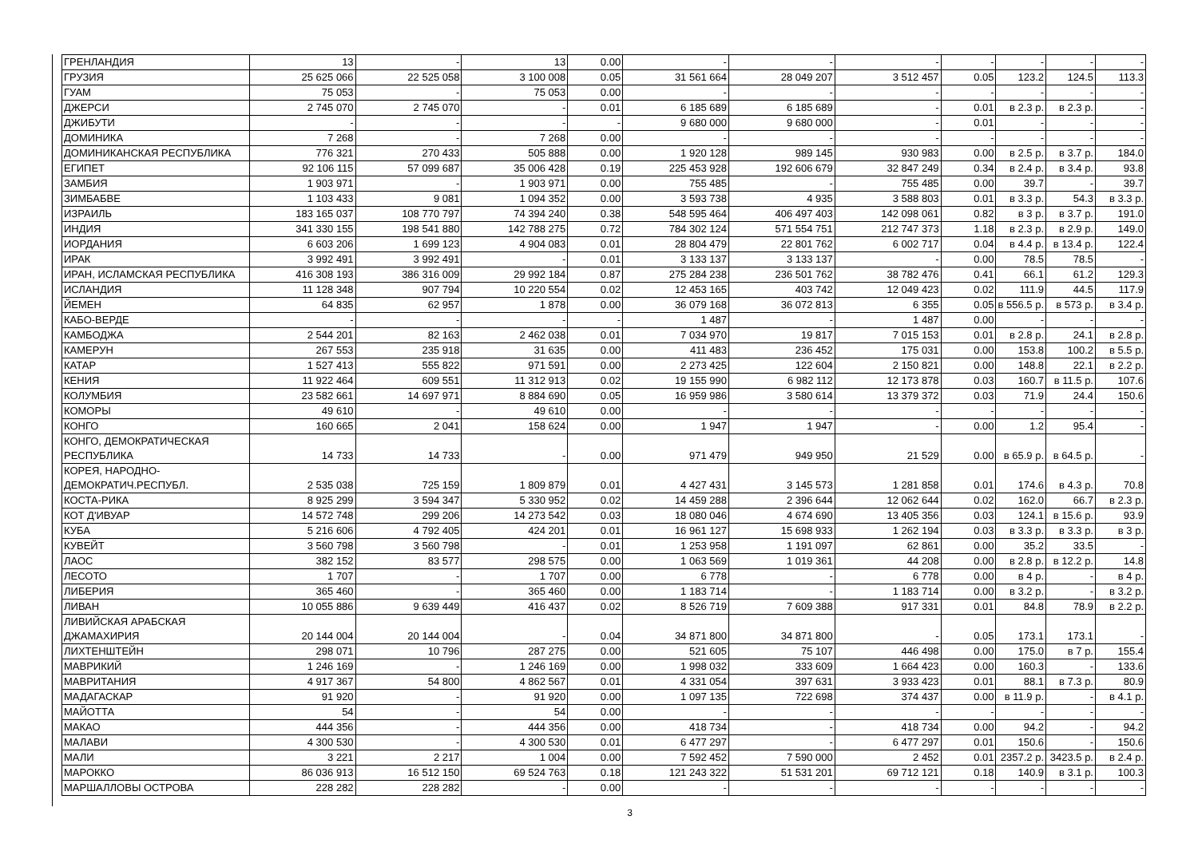| ГРЕНЛАНДИЯ | 13 | - | 13 | 0.00 | - | - | - | - | - | - | - |
| ГРУЗИЯ | 25 625 066 | 22 525 058 | 3 100 008 | 0.05 | 31 561 664 | 28 049 207 | 3 512 457 | 0.05 | 123.2 | 124.5 | 113.3 |
| ГУАМ | 75 053 | - | 75 053 | 0.00 | - | - | - | - | - | - | - |
| ДЖЕРСИ | 2 745 070 | 2 745 070 | - | 0.01 | 6 185 689 | 6 185 689 | - | 0.01 | в 2.3 р. | в 2.3 р. | - |
| ДЖИБУТИ | - | - | - | - | 9 680 000 | 9 680 000 | - | 0.01 | - | - | - |
| ДОМИНИКА | 7 268 | - | 7 268 | 0.00 | - | - | - | - | - | - | - |
| ДОМИНИКАНСКАЯ РЕСПУБЛИКА | 776 321 | 270 433 | 505 888 | 0.00 | 1 920 128 | 989 145 | 930 983 | 0.00 | в 2.5 р. | в 3.7 р. | 184.0 |
| ЕГИПЕТ | 92 106 115 | 57 099 687 | 35 006 428 | 0.19 | 225 453 928 | 192 606 679 | 32 847 249 | 0.34 | в 2.4 р. | в 3.4 р. | 93.8 |
| ЗАМБИЯ | 1 903 971 | - | 1 903 971 | 0.00 | 755 485 | - | 755 485 | 0.00 | 39.7 | - | 39.7 |
| ЗИМБАБВЕ | 1 103 433 | 9 081 | 1 094 352 | 0.00 | 3 593 738 | 4 935 | 3 588 803 | 0.01 | в 3.3 р. | 54.3 | в 3.3 р. |
| ИЗРАИЛЬ | 183 165 037 | 108 770 797 | 74 394 240 | 0.38 | 548 595 464 | 406 497 403 | 142 098 061 | 0.82 | в 3 р. | в 3.7 р. | 191.0 |
| ИНДИЯ | 341 330 155 | 198 541 880 | 142 788 275 | 0.72 | 784 302 124 | 571 554 751 | 212 747 373 | 1.18 | в 2.3 р. | в 2.9 р. | 149.0 |
| ИОРДАНИЯ | 6 603 206 | 1 699 123 | 4 904 083 | 0.01 | 28 804 479 | 22 801 762 | 6 002 717 | 0.04 | в 4.4 р. | в 13.4 р. | 122.4 |
| ИРАК | 3 992 491 | 3 992 491 | - | 0.01 | 3 133 137 | 3 133 137 | - | 0.00 | 78.5 | 78.5 | - |
| ИРАН, ИСЛАМСКАЯ РЕСПУБЛИКА | 416 308 193 | 386 316 009 | 29 992 184 | 0.87 | 275 284 238 | 236 501 762 | 38 782 476 | 0.41 | 66.1 | 61.2 | 129.3 |
| ИСЛАНДИЯ | 11 128 348 | 907 794 | 10 220 554 | 0.02 | 12 453 165 | 403 742 | 12 049 423 | 0.02 | 111.9 | 44.5 | 117.9 |
| ЙЕМЕН | 64 835 | 62 957 | 1 878 | 0.00 | 36 079 168 | 36 072 813 | 6 355 | 0.05 | в 556.5 р. | в 573 р. | в 3.4 р. |
| КАБО-ВЕРДЕ | - | - | - | - | 1 487 | - | 1 487 | 0.00 | - | - | - |
| КАМБОДЖА | 2 544 201 | 82 163 | 2 462 038 | 0.01 | 7 034 970 | 19 817 | 7 015 153 | 0.01 | в 2.8 р. | 24.1 | в 2.8 р. |
| КАМЕРУН | 267 553 | 235 918 | 31 635 | 0.00 | 411 483 | 236 452 | 175 031 | 0.00 | 153.8 | 100.2 | в 5.5 р. |
| КАТАР | 1 527 413 | 555 822 | 971 591 | 0.00 | 2 273 425 | 122 604 | 2 150 821 | 0.00 | 148.8 | 22.1 | в 2.2 р. |
| КЕНИЯ | 11 922 464 | 609 551 | 11 312 913 | 0.02 | 19 155 990 | 6 982 112 | 12 173 878 | 0.03 | 160.7 | в 11.5 р. | 107.6 |
| КОЛУМБИЯ | 23 582 661 | 14 697 971 | 8 884 690 | 0.05 | 16 959 986 | 3 580 614 | 13 379 372 | 0.03 | 71.9 | 24.4 | 150.6 |
| КОМОРЫ | 49 610 | - | 49 610 | 0.00 | - | - | - | - | - | - | - |
| КОНГО | 160 665 | 2 041 | 158 624 | 0.00 | 1 947 | 1 947 | - | 0.00 | 1.2 | 95.4 | - |
| КОНГО, ДЕМОКРАТИЧЕСКАЯ РЕСПУБЛИКА | 14 733 | 14 733 | - | 0.00 | 971 479 | 949 950 | 21 529 | 0.00 | в 65.9 р. | в 64.5 р. | - |
| КОРЕЯ, НАРОДНО-ДЕМОКРАТИЧ.РЕСПУБЛ. | 2 535 038 | 725 159 | 1 809 879 | 0.01 | 4 427 431 | 3 145 573 | 1 281 858 | 0.01 | 174.6 | в 4.3 р. | 70.8 |
| КОСТА-РИКА | 8 925 299 | 3 594 347 | 5 330 952 | 0.02 | 14 459 288 | 2 396 644 | 12 062 644 | 0.02 | 162.0 | 66.7 | в 2.3 р. |
| КОТ Д'ИВУАР | 14 572 748 | 299 206 | 14 273 542 | 0.03 | 18 080 046 | 4 674 690 | 13 405 356 | 0.03 | 124.1 | в 15.6 р. | 93.9 |
| КУБА | 5 216 606 | 4 792 405 | 424 201 | 0.01 | 16 961 127 | 15 698 933 | 1 262 194 | 0.03 | в 3.3 р. | в 3.3 р. | в 3 р. |
| КУВЕЙТ | 3 560 798 | 3 560 798 | - | 0.01 | 1 253 958 | 1 191 097 | 62 861 | 0.00 | 35.2 | 33.5 | - |
| ЛАОС | 382 152 | 83 577 | 298 575 | 0.00 | 1 063 569 | 1 019 361 | 44 208 | 0.00 | в 2.8 р. | в 12.2 р. | 14.8 |
| ЛЕСОТО | 1 707 | - | 1 707 | 0.00 | 6 778 | - | 6 778 | 0.00 | в 4 р. | - | в 4 р. |
| ЛИБЕРИЯ | 365 460 | - | 365 460 | 0.00 | 1 183 714 | - | 1 183 714 | 0.00 | в 3.2 р. | - | в 3.2 р. |
| ЛИВАН | 10 055 886 | 9 639 449 | 416 437 | 0.02 | 8 526 719 | 7 609 388 | 917 331 | 0.01 | 84.8 | 78.9 | в 2.2 р. |
| ЛИВИЙСКАЯ АРАБСКАЯ ДЖАМАХИРИЯ | 20 144 004 | 20 144 004 | - | 0.04 | 34 871 800 | 34 871 800 | - | 0.05 | 173.1 | 173.1 | - |
| ЛИХТЕНШТЕЙН | 298 071 | 10 796 | 287 275 | 0.00 | 521 605 | 75 107 | 446 498 | 0.00 | 175.0 | в 7 р. | 155.4 |
| МАВРИКИЙ | 1 246 169 | - | 1 246 169 | 0.00 | 1 998 032 | 333 609 | 1 664 423 | 0.00 | 160.3 | - | 133.6 |
| МАВРИТАНИЯ | 4 917 367 | 54 800 | 4 862 567 | 0.01 | 4 331 054 | 397 631 | 3 933 423 | 0.01 | 88.1 | в 7.3 р. | 80.9 |
| МАДАГАСКАР | 91 920 | - | 91 920 | 0.00 | 1 097 135 | 722 698 | 374 437 | 0.00 | в 11.9 р. | - | в 4.1 р. |
| МАЙОТТА | 54 | - | 54 | 0.00 | - | - | - | - | - | - | - |
| МАКАО | 444 356 | - | 444 356 | 0.00 | 418 734 | - | 418 734 | 0.00 | 94.2 | - | 94.2 |
| МАЛАВИ | 4 300 530 | - | 4 300 530 | 0.01 | 6 477 297 | - | 6 477 297 | 0.01 | 150.6 | - | 150.6 |
| МАЛИ | 3 221 | 2 217 | 1 004 | 0.00 | 7 592 452 | 7 590 000 | 2 452 | 0.01 | 2357.2 р. | 3423.5 р. | в 2.4 р. |
| МАРОККО | 86 036 913 | 16 512 150 | 69 524 763 | 0.18 | 121 243 322 | 51 531 201 | 69 712 121 | 0.18 | 140.9 | в 3.1 р. | 100.3 |
| МАРШАЛЛОВЫ ОСТРОВА | 228 282 | 228 282 | - | 0.00 | - | - | - | - | - | - | - |
3